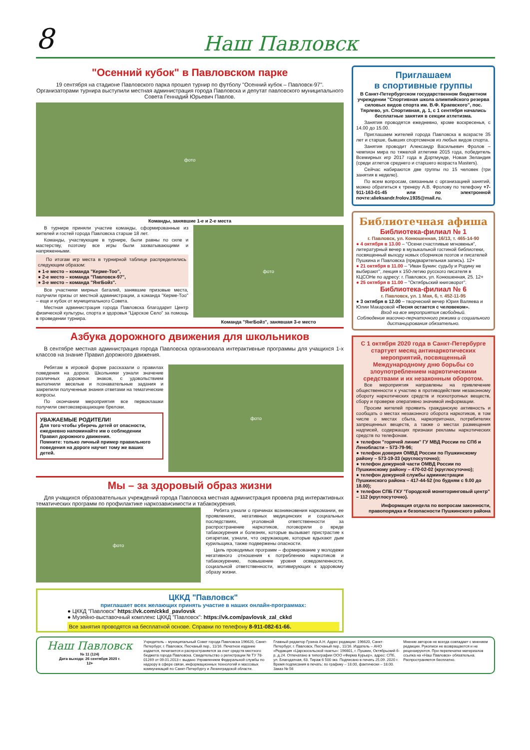8
Наш Павловск
"Осенний кубок" в Павловском парке
19 сентября на стадионе Павловского парка прошел турнир по футболу "Осенний кубок – Павловск-97". Организаторами турнира выступили местная администрация города Павловска и депутат павловского муниципального Совета Геннадий Юрьевич Павлов.
фото
Команды, занявшие 1-е и 2-е места
В турнире приняли участие команды, сформированные из жителей и гостей города Павловска старше 18 лет.
Команды, участвующие в турнире, были равны по силе и мастерству, поэтому все игры были захватывающими и напряженными.
По итогам игр места в турнирной таблице распределились следующим образом:
● 1-е место – команда "Керме-Тоо",
● 2-е место – команда "Павловск-97",
● 3-е место – команда "ЯнгБойз".
Все участники мирных баталий, занявшие призовые места, получили призы от местной администрации, а команда "Керме-Тоо" – еще и кубок от муниципального Совета.
Местная администрация города Павловска благодарит Центр физической культуры, спорта и здоровья "Царское Село" за помощь в проведении турнира.
фото
Команда "ЯнгБойз", занявшая 3-е место
Азбука дорожного движения для школьников
В сентябре местная администрация города Павловска организовала интерактивные программы для учащихся 1-х классов на знание Правил дорожного движения.
Ребятам в игровой форме рассказали о правилах поведения на дороге. Школьники узнали значение различных дорожных знаков, с удовольствием выполнили веселые и познавательные задания и закрепили полученные знания ответами на тематические вопросы.
По окончании мероприятия все первоклашки получили световозвращающие брелоки.
УВАЖАЕМЫЕ РОДИТЕЛИ!
Для того чтобы уберечь детей от опасности, ежедневно напоминайте им о соблюдении Правил дорожного движения.
Помните: только личный пример правильного поведения на дороге научит тому же ваших детей.
фото
Мы – за здоровый образ жизни
Для учащихся образовательных учреждений города Павловска местная администрация провела ряд интерактивных тематических программ по профилактике наркозависимости и табакокурения.
фото
Ребята узнали о причинах возникновения наркомании, ее проявлениях, негативных медицинских и социальных последствиях, уголовной ответственности за распространение наркотиков, поговорили о вреде табакокурения и болезнях, которые вызывает пристрастие к сигаретам, узнали, что окружающие, которые вдыхают дым курильщика, также подвержены опасности.
Цель проводимых программ – формирование у молодежи негативного отношения к потреблению наркотиков и табакокурению, повышение уровня осведомленности, социальной ответственности, мотивирующих к здоровому образу жизни.
ЦККД "Павловск"
приглашает всех желающих принять участие в наших онлайн-программах:
● ЦККД "Павловск" https://vk.com/ckkd_pavlovsk
● Музейно-выставочный комплекс ЦККД "Павловск": https://vk.com/pavlovsk_zal_ckkd
Все занятия проводятся на бесплатной основе. Справки по телефону 8-911-082-61-66.
Приглашаем
в спортивные группы
В Санкт-Петербургском государственном бюджетном учреждении "Спортивная школа олимпийского резерва силовых видов спорта им. В.Ф. Краевского", пос. Тярлево, ул. Спортивная, д. 1, с 1 сентября начались бесплатные занятия в секции атлетизма.
Занятия проводятся ежедневно, кроме воскресенья, с 14.00 до 15.00.
Приглашаем жителей города Павловска в возрасте 35 лет и старше, бывших спортсменов из любых видов спорта.
Занятия проводит Александр Васильевич Фролов – чемпион мира по тяжелой атлетике 2015 года, победитель Всемирных игр 2017 года в Дортмунде, Новая Зеландия (среди атлетов среднего и старшего возраста Masters).
Сейчас набираются две группы по 15 человек (три занятия в неделю).
По всем вопросам, связанным с организацией занятий, можно обратиться к тренеру А.В. Фролову по телефону +7-911-163-01-45 или по электронной почте:alieksandr.frolov.1935@mail.ru.
Библиотечная афиша
Библиотека-филиал № 1
г. Павловск, ул. Конюшенная, 16/13, т. 465-14-90
● 4 октября в 13.00 – "Осени счастливые мгновенья", литературный вечер в музыкальной гостиной библиотеки, посвященный выходу новых сборников поэтов и писателей Пушкина и Павловска (предварительная запись). 12+
● 21 октября в 11.00 – "Иван Бунин: судьбу и Родину не выбирают", лекция к 150-летию русского писателя в КЦСОНе по адресу: г. Павловск, ул. Конюшенная, 25. 12+
● 25 октября в 11.00 – "Октябрьский книговорот".
Библиотека-филиал № 6
г. Павловск, ул. 1 Мая, 6, т. 452-11-95
● 3 октября в 12.00 – творческий вечер Юрия Валяева и Юлии Макаровой «Песня остается с человеком».
Вход на все мероприятия свободный.
Соблюдение масочно-перчаточного режима и социального дистанцирования обязательно.
С 1 октября 2020 года в Санкт-Петербурге стартует месяц антинаркотических мероприятий, посвященный Международному дню борьбы со злоупотреблением наркотическими средствами и их незаконным оборотом.
Все мероприятия направлены на привлечение общественности к участию в противодействии незаконному обороту наркотических средств и психотропных веществ, сбору и проверке оперативно значимой информации.
Просим жителей проявить гражданскую активность и сообщать о местах незаконного оборота наркотиков, в том числе о местах сбыта, наркопритонах, потребителях запрещенных веществ, а также о местах размещения надписей, содержащих признаки рекламы наркотических средств по телефонам.
● телефон "горячей линии" ГУ МВД России по СПб и Ленобласти – 573-79-96;
● телефон доверия ОМВД России по Пушкинскому району – 573-19-33 (круглосуточно);
● телефон дежурной части ОМВД России по Пушкинскому району – 470-02-02 (круглосуточно);
● телефон дежурной службы администрации Пушкинского района – 417-44-52 (по будням с 9.00 до 18.00);
● телефон СПБ ГКУ "Городской мониторинговый центр" – 112 (круглосуточно).
Информация отдела по вопросам законности, правопорядка и безопасности Пушкинского района
Наш Павловск
№ 11 (124)
Дата выхода: 26 сентября 2020 г.
12+
Учредитель – муниципальный Совет города Павловска 196620, Санкт-Петербург, г. Павловск, Песчаный пер., 11/16. Печатное издание издается, печатается и распространяется за счет средств местного бюджета города Павловска. Свидетельство о регистрации № ТУ 78-01269 от 09.01.2013 г. выдано Управлением Федеральной службы по надзору в сфере связи, информационных технологий и массовых коммуникаций по Санкт-Петербургу и Ленинградской области.
Главный редактор Гузина А.Н. Адрес редакции: 196620, Санкт-Петербург, г. Павловск, Песчаный пер., 11/16. Издатель – АНО «Редакция «Царскосельской газеты»: 196601, г. Пушкин, Октябрьский б-р, д.24. Отпечатано в типографии ООО «Фирма Курьер», адрес: СПб, ул. Благодатная, 63. Тираж 6 500 экз. Подписано в печать 25.09. 2020 г. Время подписания в печать: по графику – 18.00, фактически – 18.00. Заказ № 56
Мнение авторов не всегда совпадает с мнением редакции. Рукописи не возвращаются и не рецензируются. При перепечатке материалов ссылка на «Наш Павловск» обязательна. Распространяется бесплатно.